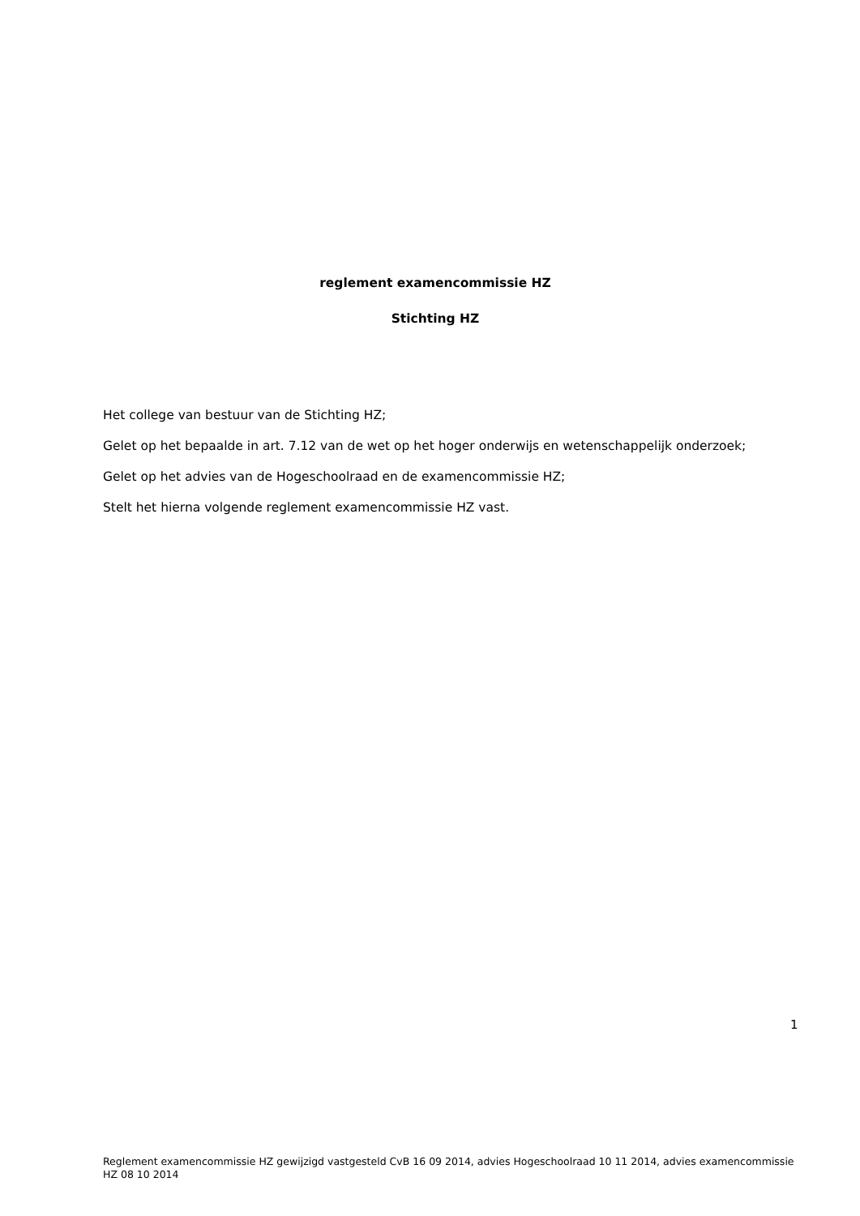reglement examencommissie HZ
Stichting HZ
Het college van bestuur van de Stichting HZ;
Gelet op het bepaalde in art. 7.12 van de wet op het hoger onderwijs en wetenschappelijk onderzoek;
Gelet op het advies van de Hogeschoolraad en de examencommissie HZ;
Stelt het hierna volgende reglement examencommissie HZ vast.
1
Reglement examencommissie HZ gewijzigd vastgesteld CvB 16 09 2014, advies Hogeschoolraad 10 11 2014, advies examencommissie HZ 08 10 2014